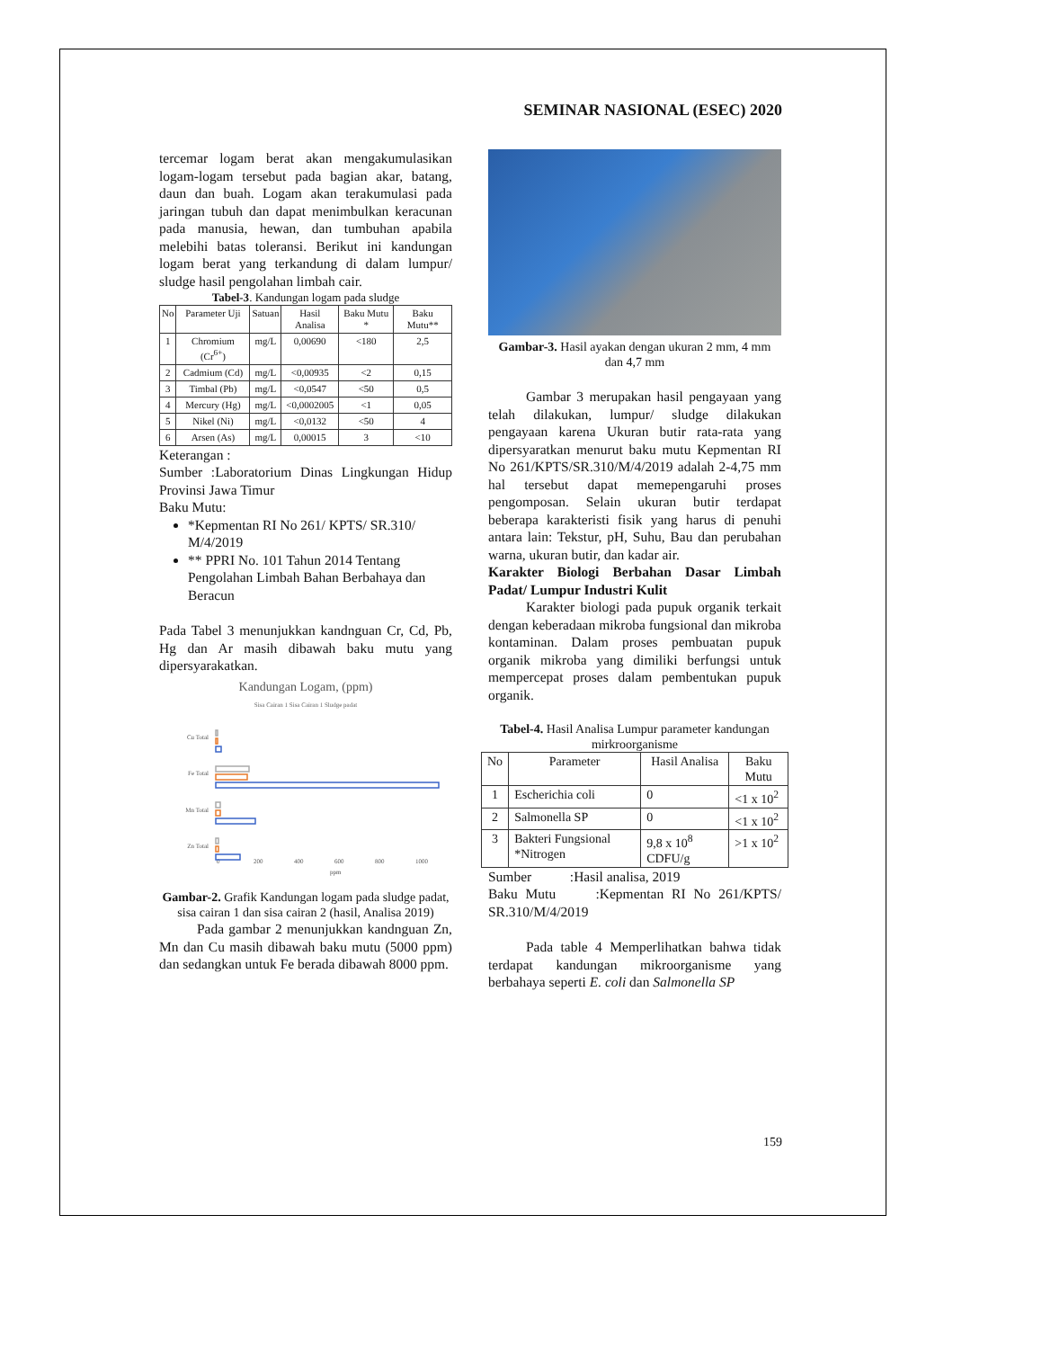SEMINAR NASIONAL (ESEC) 2020
tercemar logam berat akan mengakumulasikan logam-logam tersebut pada bagian akar, batang, daun dan buah. Logam akan terakumulasi pada jaringan tubuh dan dapat menimbulkan keracunan pada manusia, hewan, dan tumbuhan apabila melebihi batas toleransi. Berikut ini kandungan logam berat yang terkandung di dalam lumpur/ sludge hasil pengolahan limbah cair.
Tabel-3. Kandungan logam pada sludge
| No | Parameter Uji | Satuan | Hasil Analisa | Baku Mutu * | Baku Mutu** |
| --- | --- | --- | --- | --- | --- |
| 1 | Chromium (Cr<sup>6+</sup>) | mg/L | 0,00690 | <180 | 2,5 |
| 2 | Cadmium (Cd) | mg/L | <0,00935 | <2 | 0,15 |
| 3 | Timbal (Pb) | mg/L | <0,0547 | <50 | 0,5 |
| 4 | Mercury (Hg) | mg/L | <0,0002005 | <1 | 0,05 |
| 5 | Nikel (Ni) | mg/L | <0,0132 | <50 | 4 |
| 6 | Arsen (As) | mg/L | 0,00015 | 3 | <10 |
Keterangan :
Sumber :Laboratorium Dinas Lingkungan Hidup Provinsi Jawa Timur
Baku Mutu:
*Kepmentan RI No 261/ KPTS/ SR.310/ M/4/2019
** PPRI No. 101 Tahun 2014 Tentang Pengolahan Limbah Bahan Berbahaya dan Beracun
Pada Tabel 3 menunjukkan kandnguan Cr, Cd, Pb, Hg dan Ar masih dibawah baku mutu yang dipersyarakatkan.
Kandungan Logam, (ppm)
Sisa Cairan 1 Sisa Cairan 1 Sludge padat
Cu Total
Fe Total
Mn Total
Zn Total
0
200
400
600
800
1000
ppm
Gambar-2. Grafik Kandungan logam pada sludge padat, sisa cairan 1 dan sisa cairan 2 (hasil, Analisa 2019)
Pada gambar 2 menunjukkan kandnguan Zn, Mn dan Cu masih dibawah baku mutu (5000 ppm) dan sedangkan untuk Fe berada dibawah 8000 ppm.
Gambar-3. Hasil ayakan dengan ukuran 2 mm, 4 mm dan 4,7 mm
Gambar 3 merupakan hasil pengayaan yang telah dilakukan, lumpur/ sludge dilakukan pengayaan karena Ukuran butir rata-rata yang dipersyaratkan menurut baku mutu Kepmentan RI No 261/KPTS/SR.310/M/4/2019 adalah 2-4,75 mm hal tersebut dapat memepengaruhi proses pengomposan. Selain ukuran butir terdapat beberapa karakteristi fisik yang harus di penuhi antara lain: Tekstur, pH, Suhu, Bau dan perubahan warna, ukuran butir, dan kadar air.
Karakter Biologi Berbahan Dasar Limbah Padat/ Lumpur Industri Kulit
Karakter biologi pada pupuk organik terkait dengan keberadaan mikroba fungsional dan mikroba kontaminan. Dalam proses pembuatan pupuk organik mikroba yang dimiliki berfungsi untuk mempercepat proses dalam pembentukan pupuk organik.
Tabel-4. Hasil Analisa Lumpur parameter kandungan mirkroorganisme
| No | Parameter | Hasil Analisa | Baku Mutu |
| --- | --- | --- | --- |
| 1 | Escherichia coli | 0 | <1 x 10<sup>2</sup> |
| 2 | Salmonella SP | 0 | <1 x 10<sup>2</sup> |
| 3 | Bakteri Fungsional *Nitrogen | 9,8 x 10<sup>8</sup> CDFU/g | >1 x 10<sup>2</sup> |
Sumber :Hasil analisa, 2019
Baku Mutu :Kepmentan RI No 261/KPTS/ SR.310/M/4/2019
Pada table 4 Memperlihatkan bahwa tidak terdapat kandungan mikroorganisme yang berbahaya seperti E. coli dan Salmonella SP
159